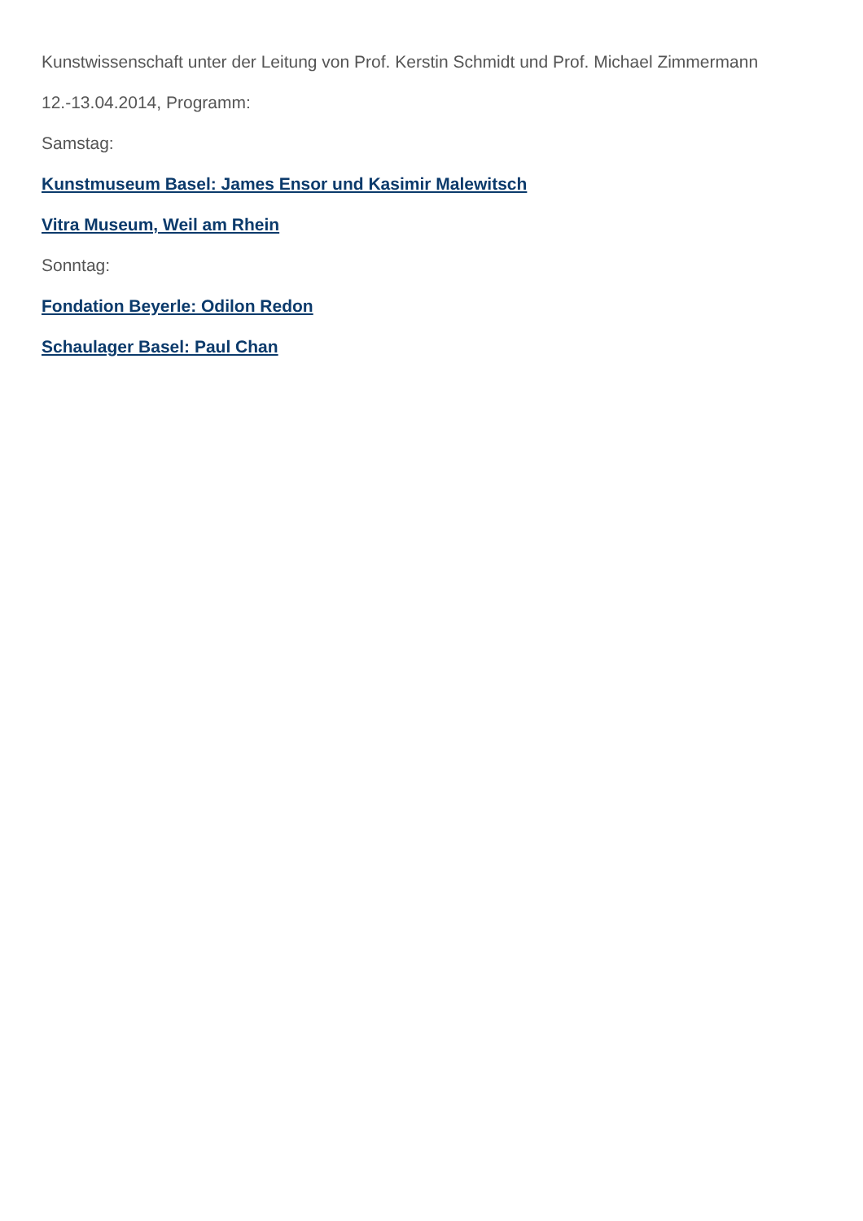Kunstwissenschaft unter der Leitung von Prof. Kerstin Schmidt und Prof. Michael Zimmermann
12.-13.04.2014, Programm:
Samstag:
Kunstmuseum Basel: James Ensor und Kasimir Malewitsch
Vitra Museum, Weil am Rhein
Sonntag:
Fondation Beyerle: Odilon Redon
Schaulager Basel: Paul Chan